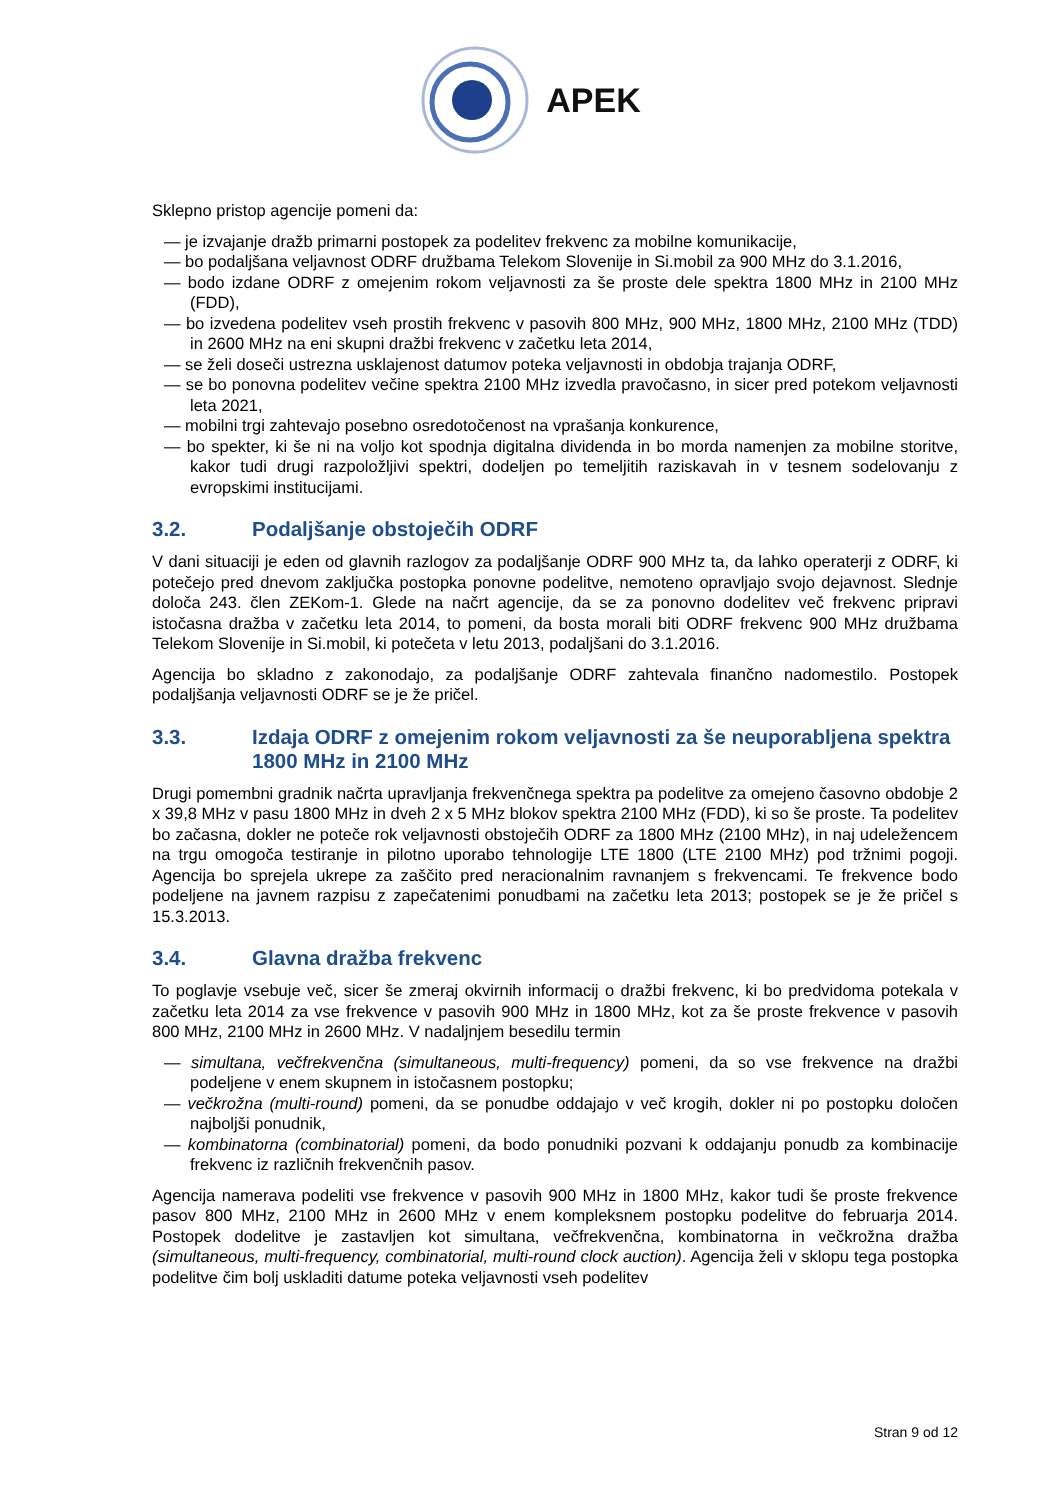APEK
Sklepno pristop agencije pomeni da:
— je izvajanje dražb primarni postopek za podelitev frekvenc za mobilne komunikacije,
— bo podaljšana veljavnost ODRF družbama Telekom Slovenije in Si.mobil za 900 MHz do 3.1.2016,
— bodo izdane ODRF z omejenim rokom veljavnosti za še proste dele spektra 1800 MHz in 2100 MHz (FDD),
— bo izvedena podelitev vseh prostih frekvenc v pasovih 800 MHz, 900 MHz, 1800 MHz, 2100 MHz (TDD) in 2600 MHz na eni skupni dražbi frekvenc v začetku leta 2014,
— se želi doseči ustrezna usklajenost datumov poteka veljavnosti in obdobja trajanja ODRF,
— se bo ponovna podelitev večine spektra 2100 MHz izvedla pravočasno, in sicer pred potekom veljavnosti leta 2021,
— mobilni trgi zahtevajo posebno osredotočenost na vprašanja konkurence,
— bo spekter, ki še ni na voljo kot spodnja digitalna dividenda in bo morda namenjen za mobilne storitve, kakor tudi drugi razpoložljivi spektri, dodeljen po temeljitih raziskavah in v tesnem sodelovanju z evropskimi institucijami.
3.2. Podaljšanje obstoječih ODRF
V dani situaciji je eden od glavnih razlogov za podaljšanje ODRF 900 MHz ta, da lahko operaterji z ODRF, ki potečejo pred dnevom zaključka postopka ponovne podelitve, nemoteno opravljajo svojo dejavnost. Slednje določa 243. člen ZEKom-1. Glede na načrt agencije, da se za ponovno dodelitev več frekvenc pripravi istočasna dražba v začetku leta 2014, to pomeni, da bosta morali biti ODRF frekvenc 900 MHz družbama Telekom Slovenije in Si.mobil, ki potečeta v letu 2013, podaljšani do 3.1.2016.
Agencija bo skladno z zakonodajo, za podaljšanje ODRF zahtevala finančno nadomestilo. Postopek podaljšanja veljavnosti ODRF se je že pričel.
3.3. Izdaja ODRF z omejenim rokom veljavnosti za še neuporabljena spektra 1800 MHz in 2100 MHz
Drugi pomembni gradnik načrta upravljanja frekvenčnega spektra pa podelitve za omejeno časovno obdobje 2 x 39,8 MHz v pasu 1800 MHz in dveh 2 x 5 MHz blokov spektra 2100 MHz (FDD), ki so še proste. Ta podelitev bo začasna, dokler ne poteče rok veljavnosti obstoječih ODRF za 1800 MHz (2100 MHz), in naj udeležencem na trgu omogoča testiranje in pilotno uporabo tehnologije LTE 1800 (LTE 2100 MHz) pod tržnimi pogoji. Agencija bo sprejela ukrepe za zaščito pred neracionalnim ravnanjem s frekvencami. Te frekvence bodo podeljene na javnem razpisu z zapečatenimi ponudbami na začetku leta 2013; postopek se je že pričel s 15.3.2013.
3.4. Glavna dražba frekvenc
To poglavje vsebuje več, sicer še zmeraj okvirnih informacij o dražbi frekvenc, ki bo predvidoma potekala v začetku leta 2014 za vse frekvence v pasovih 900 MHz in 1800 MHz, kot za še proste frekvence v pasovih 800 MHz, 2100 MHz in 2600 MHz. V nadaljnjem besedilu termin
— simultana, večfrekvenčna (simultaneous, multi-frequency) pomeni, da so vse frekvence na dražbi podeljene v enem skupnem in istočasnem postopku;
— večkrožna (multi-round) pomeni, da se ponudbe oddajajo v več krogih, dokler ni po postopku določen najboljši ponudnik,
— kombinatorna (combinatorial) pomeni, da bodo ponudniki pozvani k oddajanju ponudb za kombinacije frekvenc iz različnih frekvenčnih pasov.
Agencija namerava podeliti vse frekvence v pasovih 900 MHz in 1800 MHz, kakor tudi še proste frekvence pasov 800 MHz, 2100 MHz in 2600 MHz v enem kompleksnem postopku podelitve do februarja 2014. Postopek dodelitve je zastavljen kot simultana, večfrekvenčna, kombinatorna in večkrožna dražba (simultaneous, multi-frequency, combinatorial, multi-round clock auction). Agencija želi v sklopu tega postopka podelitve čim bolj uskladiti datume poteka veljavnosti vseh podelitev
Stran 9 od 12